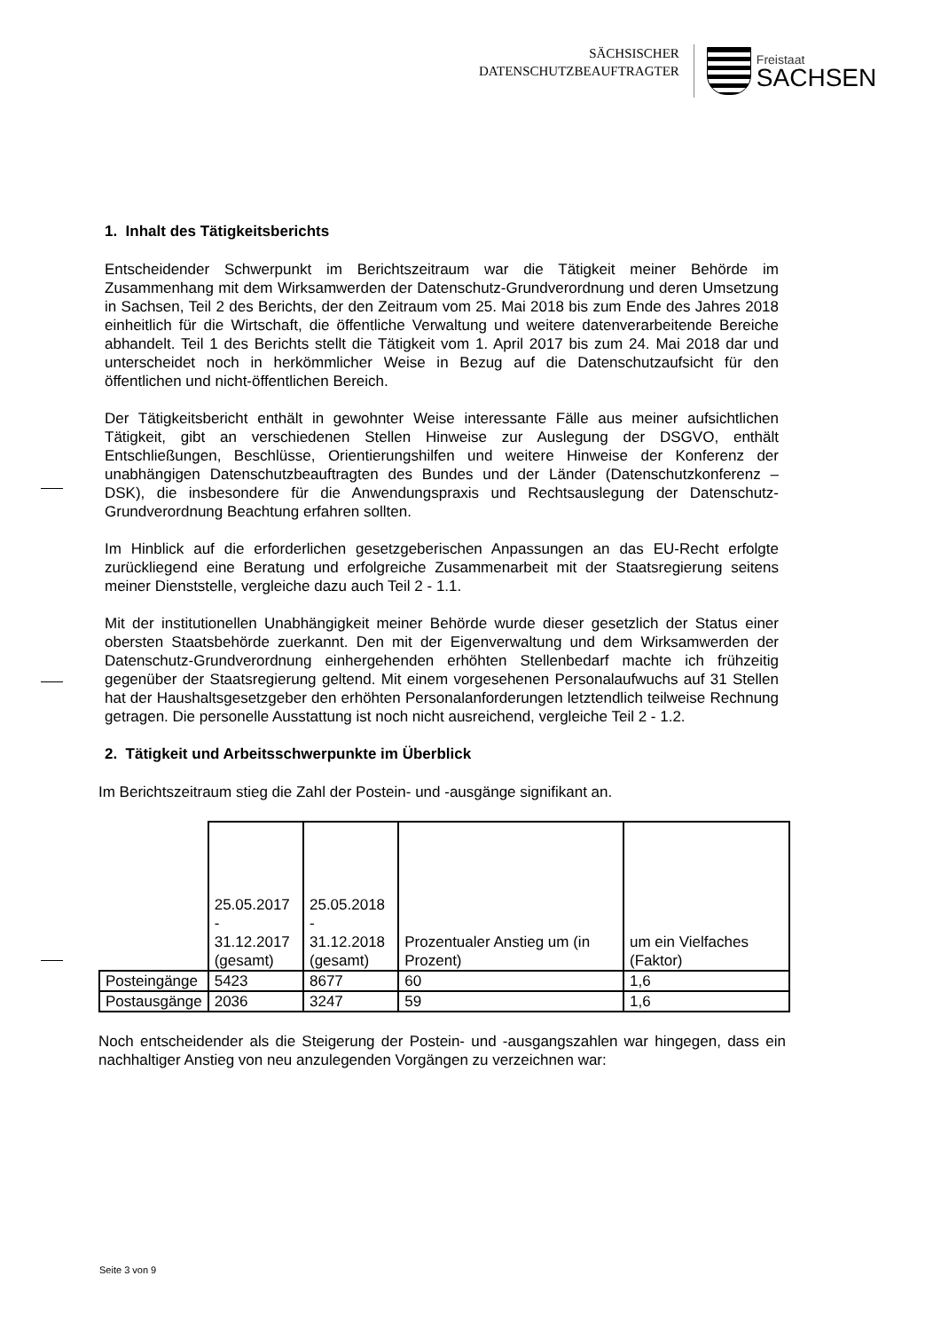SÄCHSISCHER
DATENSCHUTZBEAUFTRAGTER
Freistaat
SACHSEN
1. Inhalt des Tätigkeitsberichts
Entscheidender Schwerpunkt im Berichtszeitraum war die Tätigkeit meiner Behörde im Zusammenhang mit dem Wirksamwerden der Datenschutz-Grundverordnung und deren Umsetzung in Sachsen, Teil 2 des Berichts, der den Zeitraum vom 25. Mai 2018 bis zum Ende des Jahres 2018 einheitlich für die Wirtschaft, die öffentliche Verwaltung und weitere datenverarbeitende Bereiche abhandelt. Teil 1 des Berichts stellt die Tätigkeit vom 1. April 2017 bis zum 24. Mai 2018 dar und unterscheidet noch in herkömmlicher Weise in Bezug auf die Datenschutzaufsicht für den öffentlichen und nicht-öffentlichen Bereich.
Der Tätigkeitsbericht enthält in gewohnter Weise interessante Fälle aus meiner aufsichtlichen Tätigkeit, gibt an verschiedenen Stellen Hinweise zur Auslegung der DSGVO, enthält Entschließungen, Beschlüsse, Orientierungshilfen und weitere Hinweise der Konferenz der unabhängigen Datenschutzbeauftragten des Bundes und der Länder (Datenschutzkonferenz – DSK), die insbesondere für die Anwendungspraxis und Rechtsauslegung der Datenschutz-Grundverordnung Beachtung erfahren sollten.
Im Hinblick auf die erforderlichen gesetzgeberischen Anpassungen an das EU-Recht erfolgte zurückliegend eine Beratung und erfolgreiche Zusammenarbeit mit der Staatsregierung seitens meiner Dienststelle, vergleiche dazu auch Teil 2 - 1.1.
Mit der institutionellen Unabhängigkeit meiner Behörde wurde dieser gesetzlich der Status einer obersten Staatsbehörde zuerkannt. Den mit der Eigenverwaltung und dem Wirksamwerden der Datenschutz-Grundverordnung einhergehenden erhöhten Stellenbedarf machte ich frühzeitig gegenüber der Staatsregierung geltend. Mit einem vorgesehenen Personalaufwuchs auf 31 Stellen hat der Haushaltsgesetzgeber den erhöhten Personalanforderungen letztendlich teilweise Rechnung getragen. Die personelle Ausstattung ist noch nicht ausreichend, vergleiche Teil 2 - 1.2.
2. Tätigkeit und Arbeitsschwerpunkte im Überblick
Im Berichtszeitraum stieg die Zahl der Postein- und -ausgänge signifikant an.
| | 25.05.2017 - 31.12.2017 (gesamt) | 25.05.2018 - 31.12.2018 (gesamt) | Prozentualer Anstieg um (in Prozent) | um ein Vielfaches (Faktor) |
| Posteingänge | 5423 | 8677 | 60 | 1,6 |
| Postausgänge | 2036 | 3247 | 59 | 1,6 |
Noch entscheidender als die Steigerung der Postein- und -ausgangszahlen war hingegen, dass ein nachhaltiger Anstieg von neu anzulegenden Vorgängen zu verzeichnen war:
Seite 3 von 9